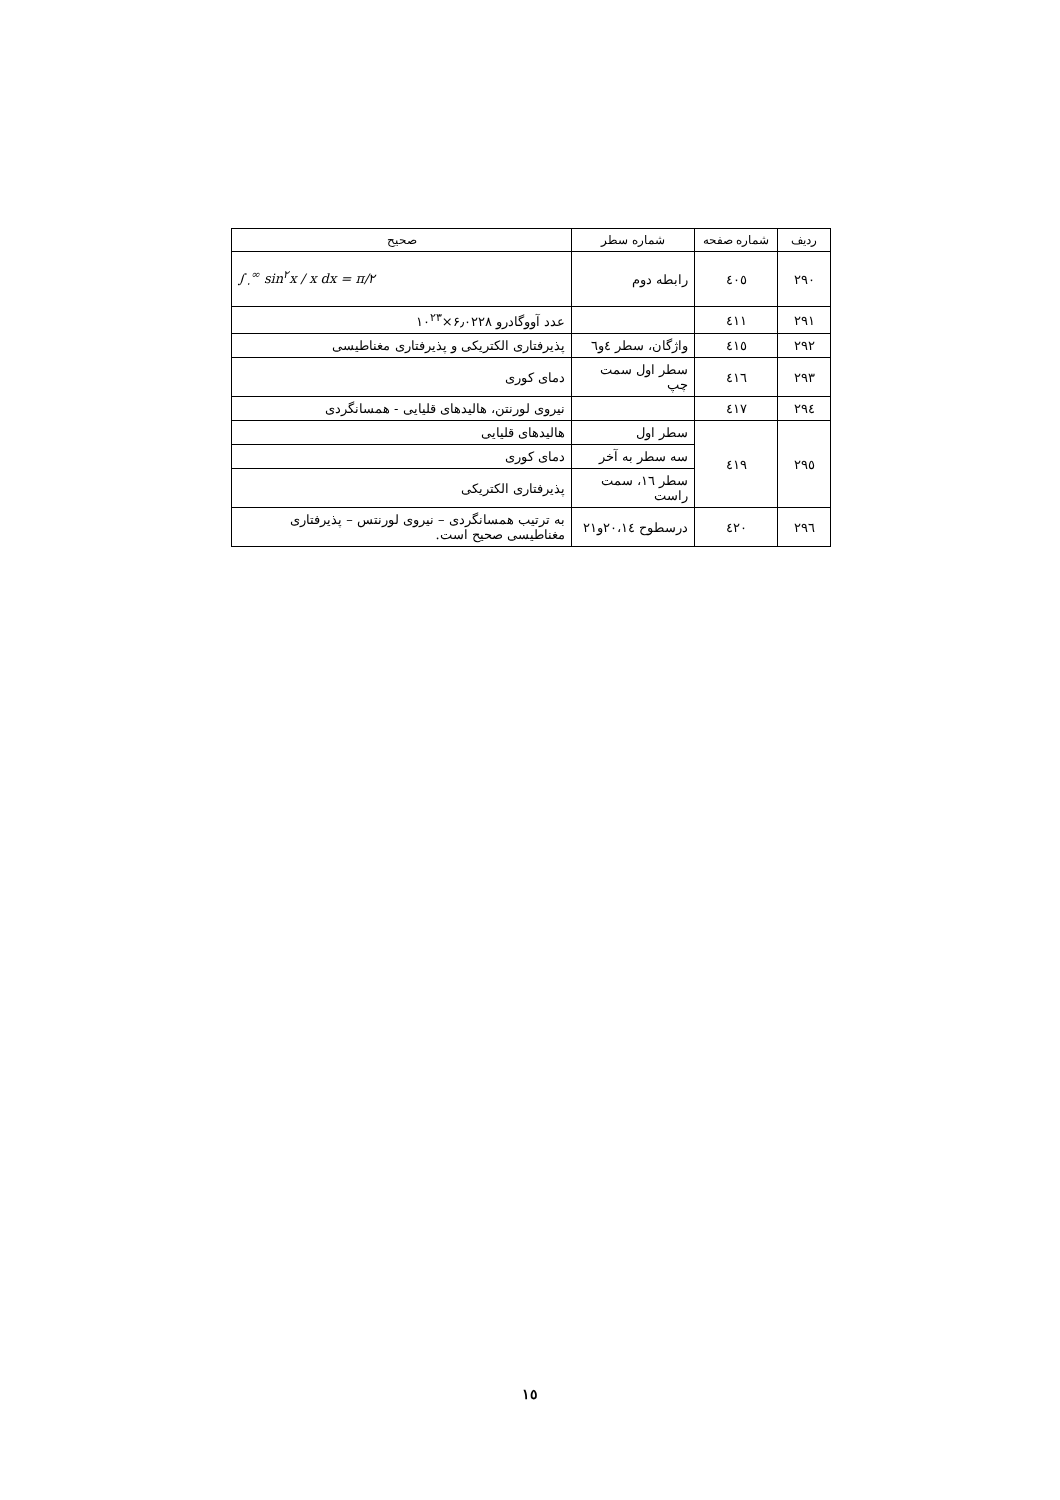| ردیف | شماره صفحه | شماره سطر | صحیح |
| --- | --- | --- | --- |
| ۲۹۰ | ٤۰٥ | رابطه دوم | ∫<sub>۰</sub><sup>∞</sup> sin<sup>۲</sup>x / x dx = π/۲ |
| ۲۹۱ | ٤۱۱ | | عدد آووگادرو ۶٫۰۲۲۸×۱۰<sup>۲۳</sup> |
| ۲۹۲ | ٤۱٥ | واژگان، سطر ٤و٦ | پذیرفتاری الکتریکی و پذیرفتاری مغناطیسی |
| ۲۹۳ | ٤۱٦ | سطر اول سمت چپ | دمای کوری |
| ۲۹٤ | ٤۱۷ | | نیروی لورنتن، هالیدهای قلیایی - همسانگردی |
| ۲۹٥ | ٤۱۹ | سطر اول | هالیدهای قلیایی |
| | | سه سطر به آخر | دمای کوری |
| | | سطر ۱٦، سمت راست | پذیرفتاری الکتریکی |
| ۲۹٦ | ٤۲۰ | درسطوح ۲۰،۱٤و۲۱ | به ترتیب همسانگردی – نیروی لورنتس – پذیرفتاری مغناطیسی صحیح است. |
۱٥